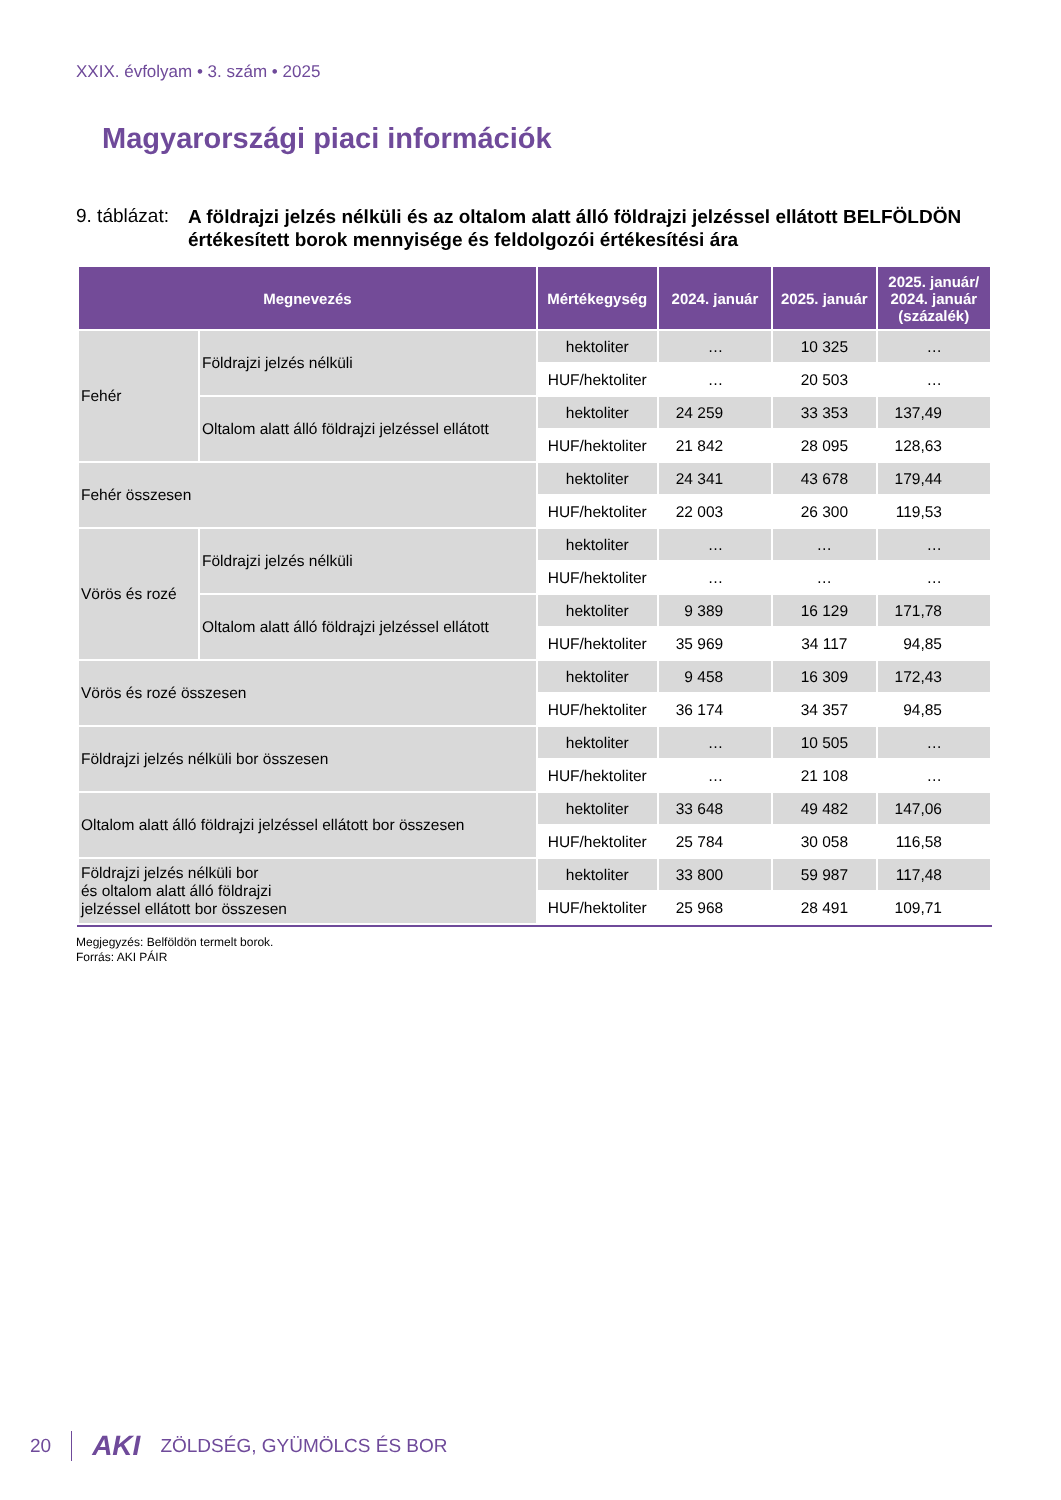XXIX. évfolyam • 3. szám • 2025
Magyarországi piaci információk
9. táblázat: A földrajzi jelzés nélküli és az oltalom alatt álló földrajzi jelzéssel ellátott BELFÖLDÖN értékesített borok mennyisége és feldolgozói értékesítési ára
| Megnevezés | | Mértékegység | 2024. január | 2025. január | 2025. január/ 2024. január (százalék) |
| --- | --- | --- | --- | --- | --- |
| Fehér | Földrajzi jelzés nélküli | hektoliter | … | 10 325 | … |
| | | HUF/hektoliter | … | 20 503 | … |
| | Oltalom alatt álló földrajzi jelzéssel ellátott | hektoliter | 24 259 | 33 353 | 137,49 |
| | | HUF/hektoliter | 21 842 | 28 095 | 128,63 |
| Fehér összesen | | hektoliter | 24 341 | 43 678 | 179,44 |
| | | HUF/hektoliter | 22 003 | 26 300 | 119,53 |
| Vörös és rozé | Földrajzi jelzés nélküli | hektoliter | … | … | … |
| | | HUF/hektoliter | … | … | … |
| | Oltalom alatt álló földrajzi jelzéssel ellátott | hektoliter | 9 389 | 16 129 | 171,78 |
| | | HUF/hektoliter | 35 969 | 34 117 | 94,85 |
| Vörös és rozé összesen | | hektoliter | 9 458 | 16 309 | 172,43 |
| | | HUF/hektoliter | 36 174 | 34 357 | 94,85 |
| Földrajzi jelzés nélküli bor összesen | | hektoliter | … | 10 505 | … |
| | | HUF/hektoliter | … | 21 108 | … |
| Oltalom alatt álló földrajzi jelzéssel ellátott bor összesen | | hektoliter | 33 648 | 49 482 | 147,06 |
| | | HUF/hektoliter | 25 784 | 30 058 | 116,58 |
| Földrajzi jelzés nélküli bor és oltalom alatt álló földrajzi jelzéssel ellátott bor összesen | | hektoliter | 33 800 | 59 987 | 117,48 |
| | | HUF/hektoliter | 25 968 | 28 491 | 109,71 |
Megjegyzés: Belföldön termelt borok.
Forrás: AKI PÁIR
20 AKI ZÖLDSÉG, GYÜMÖLCS ÉS BOR